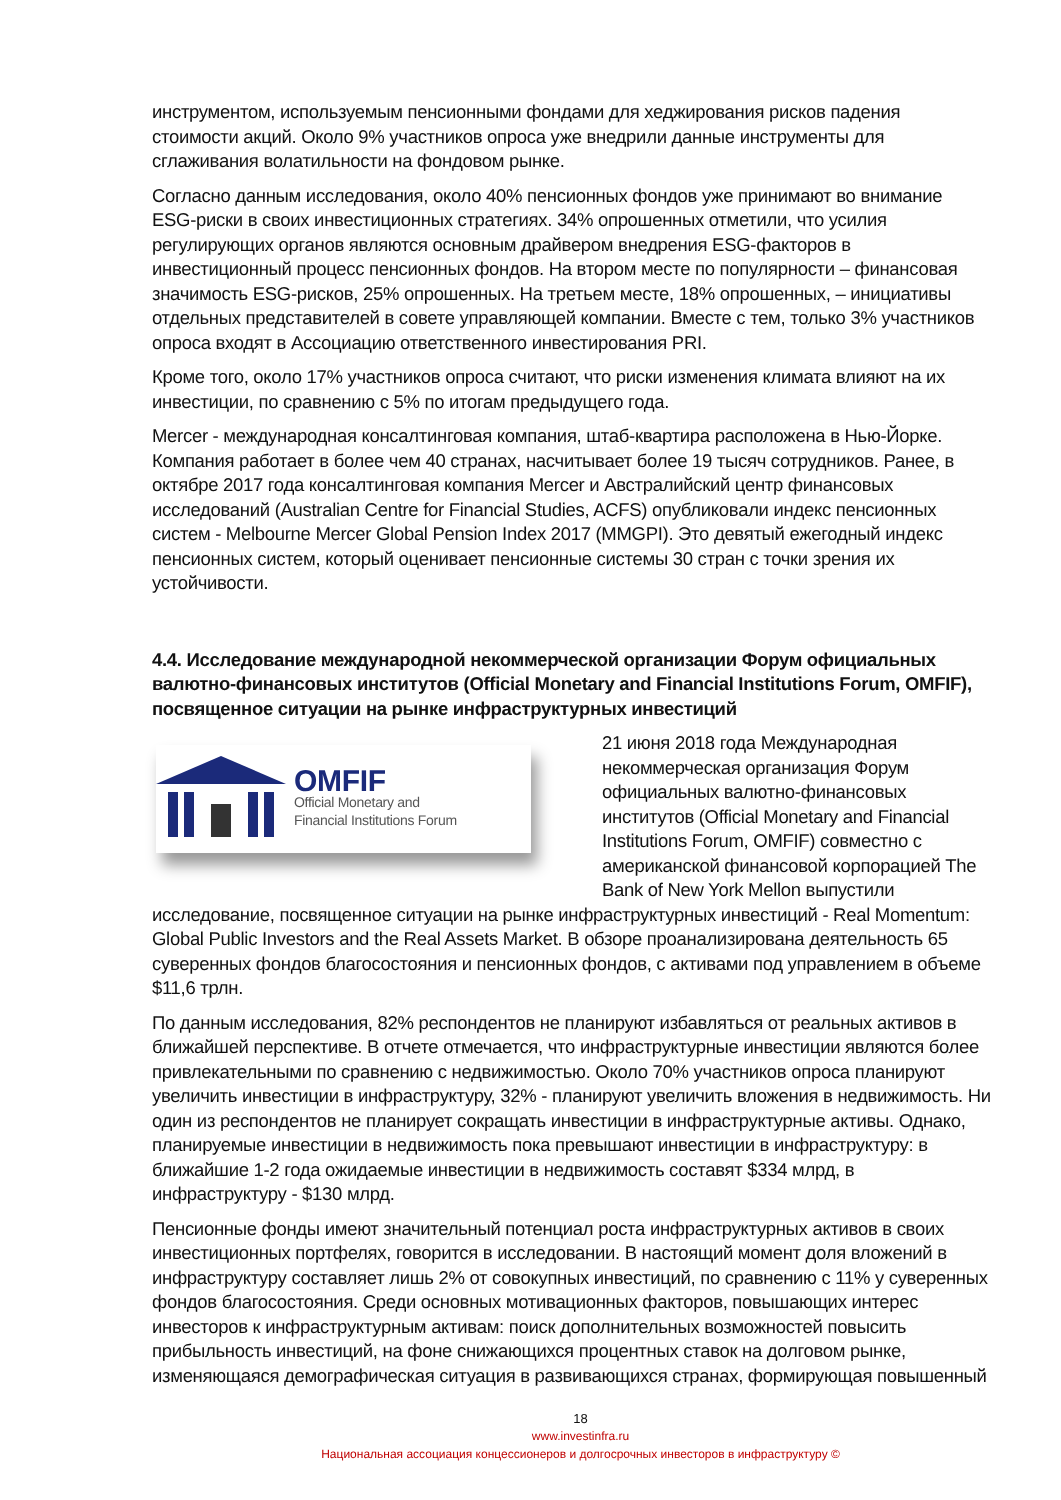инструментом, используемым пенсионными фондами для хеджирования рисков падения стоимости акций. Около 9% участников опроса уже внедрили данные инструменты для сглаживания волатильности на фондовом рынке.
Согласно данным исследования, около 40% пенсионных фондов уже принимают во внимание ESG-риски в своих инвестиционных стратегиях. 34% опрошенных отметили, что усилия регулирующих органов являются основным драйвером внедрения ESG-факторов в инвестиционный процесс пенсионных фондов. На втором месте по популярности – финансовая значимость ESG-рисков, 25% опрошенных. На третьем месте, 18% опрошенных, – инициативы отдельных представителей в совете управляющей компании. Вместе с тем, только 3% участников опроса входят в Ассоциацию ответственного инвестирования PRI.
Кроме того, около 17% участников опроса считают, что риски изменения климата влияют на их инвестиции, по сравнению с 5% по итогам предыдущего года.
Mercer - международная консалтинговая компания, штаб-квартира расположена в Нью-Йорке. Компания работает в более чем 40 странах, насчитывает более 19 тысяч сотрудников. Ранее, в октябре 2017 года консалтинговая компания Mercer и Австралийский центр финансовых исследований (Australian Centre for Financial Studies, ACFS) опубликовали индекс пенсионных систем - Melbourne Mercer Global Pension Index 2017 (MMGPI). Это девятый ежегодный индекс пенсионных систем, который оценивает пенсионные системы 30 стран с точки зрения их устойчивости.
4.4. Исследование международной некоммерческой организации Форум официальных валютно-финансовых институтов (Official Monetary and Financial Institutions Forum, OMFIF), посвященное ситуации на рынке инфраструктурных инвестиций
OMFIF
Official Monetary and
Financial Institutions Forum
21 июня 2018 года Международная некоммерческая организация Форум официальных валютно-финансовых институтов (Official Monetary and Financial Institutions Forum, OMFIF) совместно с американской финансовой корпорацией The Bank of New York Mellon выпустили исследование, посвященное ситуации на рынке инфраструктурных инвестиций - Real Momentum: Global Public Investors and the Real Assets Market. В обзоре проанализирована деятельность 65 суверенных фондов благосостояния и пенсионных фондов, с активами под управлением в объеме $11,6 трлн.
По данным исследования, 82% респондентов не планируют избавляться от реальных активов в ближайшей перспективе. В отчете отмечается, что инфраструктурные инвестиции являются более привлекательными по сравнению с недвижимостью. Около 70% участников опроса планируют увеличить инвестиции в инфраструктуру, 32% - планируют увеличить вложения в недвижимость. Ни один из респондентов не планирует сокращать инвестиции в инфраструктурные активы. Однако, планируемые инвестиции в недвижимость пока превышают инвестиции в инфраструктуру: в ближайшие 1-2 года ожидаемые инвестиции в недвижимость составят $334 млрд, в инфраструктуру - $130 млрд.
Пенсионные фонды имеют значительный потенциал роста инфраструктурных активов в своих инвестиционных портфелях, говорится в исследовании. В настоящий момент доля вложений в инфраструктуру составляет лишь 2% от совокупных инвестиций, по сравнению с 11% у суверенных фондов благосостояния. Среди основных мотивационных факторов, повышающих интерес инвесторов к инфраструктурным активам: поиск дополнительных возможностей повысить прибыльность инвестиций, на фоне снижающихся процентных ставок на долговом рынке, изменяющаяся демографическая ситуация в развивающихся странах, формирующая повышенный
18
www.investinfra.ru
Национальная ассоциация концессионеров и долгосрочных инвесторов в инфраструктуру ©